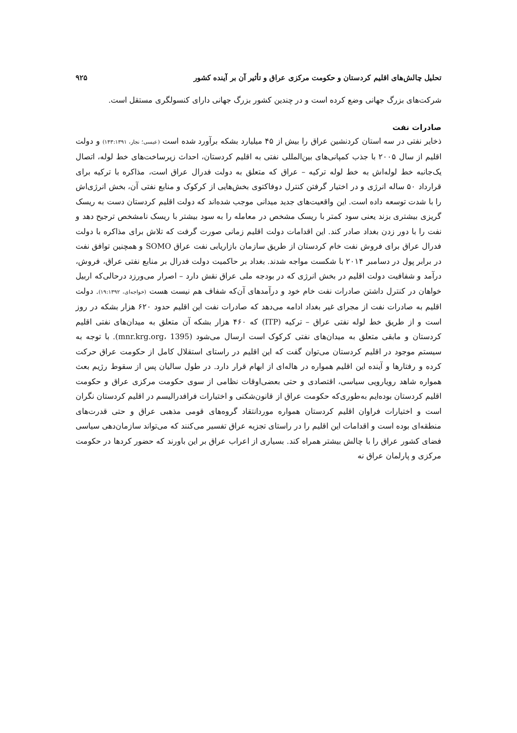تحلیل چالش‌های اقلیم کردستان و حکومت مرکزی عراق و تأثیر آن بر آینده کشور ۹۲۵
شرکت‌های بزرگ جهانی وضع کرده است و در چندین کشور بزرگ جهانی دارای کنسولگری مستقل است.
صادرات نفت
ذخایر نفتی در سه استان کردنشین عراق را بیش از ۴۵ میلیارد بشکه برآورد شده است (عیسی؛ نجار، ۱۴۳:۱۳۹۱) و دولت اقلیم از سال ۲۰۰۵ با جذب کمپانی‌های بین‌المللی نفتی به اقلیم کردستان، احداث زیرساخت‌های خط لوله، اتصال یک‌جانبه خط لوله‌اش به خط لوله ترکیه – عراق که متعلق به دولت فدرال عراق است، مذاکره با ترکیه برای قرارداد ۵۰ ساله انرژی و در اختیار گرفتن کنترل دوفاکتوی بخش‌هایی از کرکوک و منابع نفتی آن، بخش انرژی‌اش را با شدت توسعه داده است. این واقعیت‌های جدید میدانی موجب شده‌اند که دولت اقلیم کردستان دست به ریسک گریزی بیشتری بزند یعنی سود کمتر با ریسک مشخص در معامله را به سود بیشتر با ریسک نامشخص ترجیح دهد و نفت را با دور زدن بغداد صادر کند. این اقدامات دولت اقلیم زمانی صورت گرفت که تلاش برای مذاکره با دولت فدرال عراق برای فروش نفت خام کردستان از طریق سازمان بازاریابی نفت عراق SOMO و همچنین توافق نفت در برابر پول در دسامبر ۲۰۱۴ با شکست مواجه شدند. بغداد بر حاکمیت دولت فدرال بر منابع نفتی عراق، فروش، درآمد و شفافیت دولت اقلیم در بخش انرژی که در بودجه ملی عراق نقش دارد – اصرار می‌ورزد درحالی‌که اربیل خواهان در کنترل داشتن صادرات نفت خام خود و درآمدهای آن‌که شفاف هم نیست هست (خواجه‌ای، ۱۹:۱۳۹۲). دولت اقلیم به صادرات نفت از مجرای غیر بغداد ادامه می‌دهد که صادرات نفت این اقلیم حدود ۶۲۰ هزار بشکه در روز است و از طریق خط لوله نفتی عراق – ترکیه (ITP) که ۴۶۰ هزار بشکه آن متعلق به میدان‌های نفتی اقلیم کردستان و مابقی متعلق به میدان‌های نفتی کرکوک است ارسال می‌شود (mnr.krg.org، 1395). با توجه به سیستم موجود در اقلیم کردستان می‌توان گفت که این اقلیم در راستای استقلال کامل از حکومت عراق حرکت کرده و رفتارها و آینده این اقلیم همواره در هاله‌ای از ابهام قرار دارد. در طول سالیان پس از سقوط رژیم بعث همواره شاهد رویارویی سیاسی، اقتصادی و حتی بعضی‌اوقات نظامی از سوی حکومت مرکزی عراق و حکومت اقلیم کردستان بوده‌ایم به‌طوری‌که حکومت عراق از قانون‌شکنی و اختیارات فرافدرالیسم در اقلیم کردستان نگران است و اختیارات فراوان اقلیم کردستان همواره موردانتقاد گروه‌های قومی مذهبی عراق و حتی قدرت‌های منطقه‌ای بوده است و اقدامات این اقلیم را در راستای تجزیه عراق تفسیر می‌کنند که می‌تواند سازمان‌دهی سیاسی فضای کشور عراق را با چالش بیشتر همراه کند. بسیاری از اعراب عراق بر این باورند که حضور کردها در حکومت مرکزی و پارلمان عراق نه